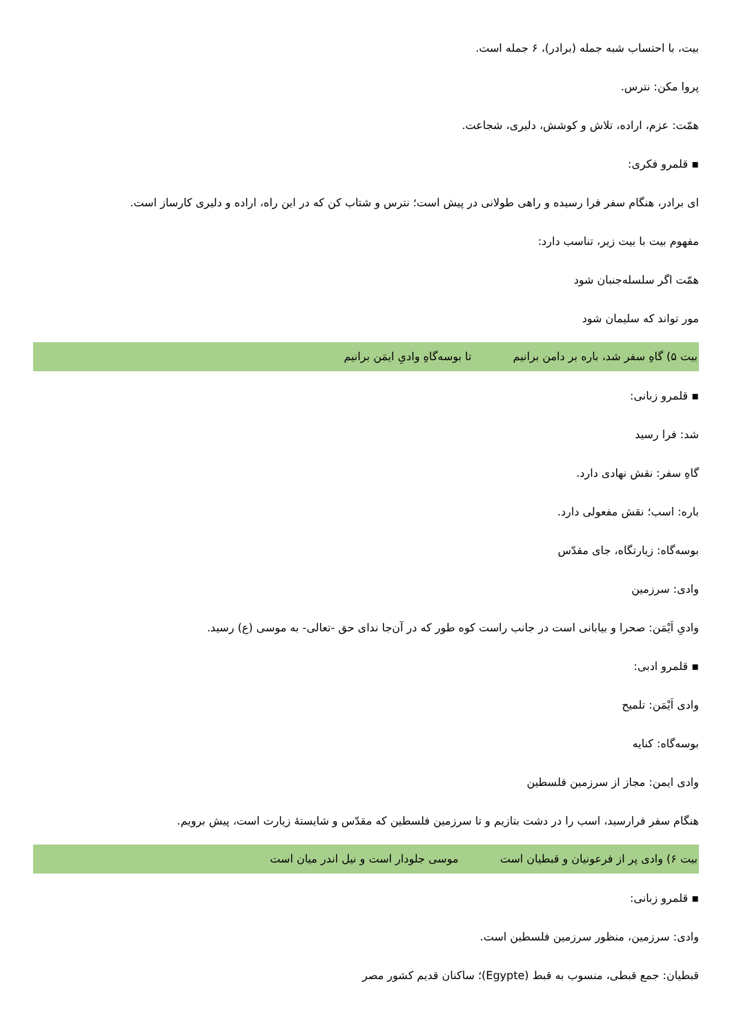بیت، با احتساب شبه جمله (برادر)، ۶ جمله است.
پروا مکن: نترس.
همّت: عزم، اراده، تلاش و کوشش، دلیری، شجاعت.
▪ قلمرو فکری:
ای برادر، هنگام سفر فرا رسیده و راهی طولانی در پیش است؛ نترس و شتاب کن که در این راه، اراده و دلیری کارساز است.
مفهوم بیت با بیت زیر، تناسب دارد:
همّت اگر سلسله‌جنبان شود
مور تواند که سلیمان شود
بیت ۵) گاهِ سفر شد، باره بر دامن برانیم تا بوسه‌گاهِ وادیِ ایمَن برانیم
▪ قلمرو زبانی:
شد: فرا رسید
گاهِ سفر: نقش نهادی دارد.
باره: اسب؛ نقش مفعولی دارد.
بوسه‌گاه: زیارتگاه، جای مقدّس
وادی: سرزمین
وادیِ اَیْمَن: صحرا و بیابانی است در جانب راست کوه طور که در آن‌جا ندای حق -تعالی- به موسی (ع) رسید.
▪ قلمرو ادبی:
وادی اَیْمَن: تلمیح
بوسه‌گاه: کنایه
وادی ایمن: مجاز از سرزمین فلسطین
هنگام سفر فرارسید، اسب را در دشت بتازیم و تا سرزمین فلسطین که مقدّس و شایستهٔ زیارت است، پیش برویم.
بیت ۶) وادی پر از فرعونیان و قبطیان است موسی جلودار است و نیل اندر میان است
▪ قلمرو زبانی:
وادی: سرزمین، منظور سرزمین فلسطین است.
قبطیان: جمع قبطی، منسوب به قبط (Egypte)؛ ساکنان قدیم کشور مصر